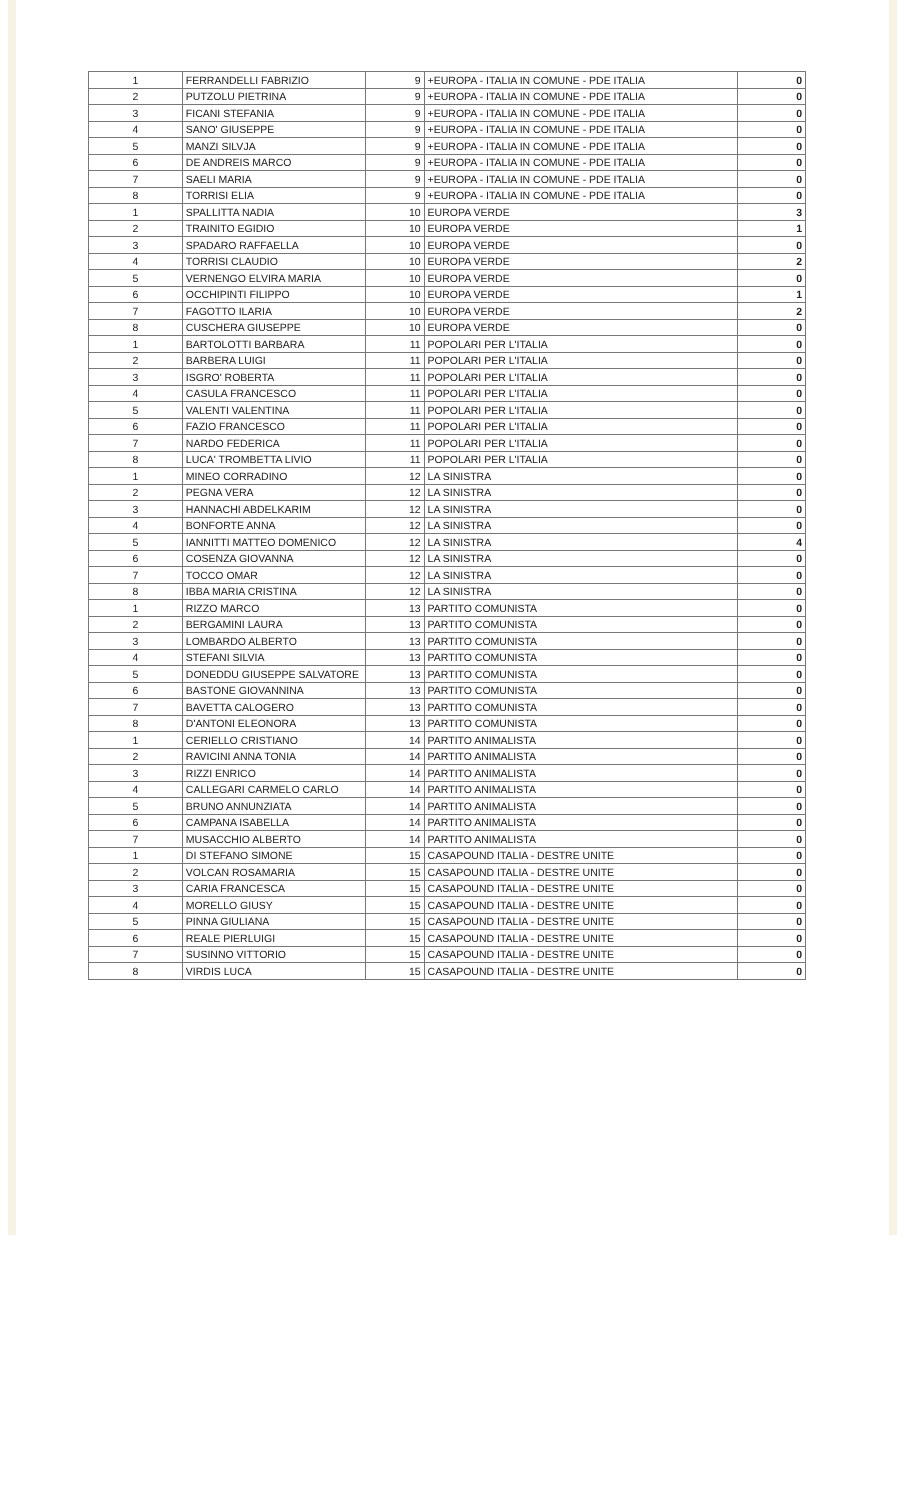| 1 | FERRANDELLI FABRIZIO | 9 | +EUROPA - ITALIA IN COMUNE - PDE ITALIA | 0 |
| 2 | PUTZOLU PIETRINA | 9 | +EUROPA - ITALIA IN COMUNE - PDE ITALIA | 0 |
| 3 | FICANI STEFANIA | 9 | +EUROPA - ITALIA IN COMUNE - PDE ITALIA | 0 |
| 4 | SANO' GIUSEPPE | 9 | +EUROPA - ITALIA IN COMUNE - PDE ITALIA | 0 |
| 5 | MANZI SILVJA | 9 | +EUROPA - ITALIA IN COMUNE - PDE ITALIA | 0 |
| 6 | DE ANDREIS MARCO | 9 | +EUROPA - ITALIA IN COMUNE - PDE ITALIA | 0 |
| 7 | SAELI MARIA | 9 | +EUROPA - ITALIA IN COMUNE - PDE ITALIA | 0 |
| 8 | TORRISI ELIA | 9 | +EUROPA - ITALIA IN COMUNE - PDE ITALIA | 0 |
| 1 | SPALLITTA NADIA | 10 | EUROPA VERDE | 3 |
| 2 | TRAINITO EGIDIO | 10 | EUROPA VERDE | 1 |
| 3 | SPADARO RAFFAELLA | 10 | EUROPA VERDE | 0 |
| 4 | TORRISI CLAUDIO | 10 | EUROPA VERDE | 2 |
| 5 | VERNENGO ELVIRA MARIA | 10 | EUROPA VERDE | 0 |
| 6 | OCCHIPINTI FILIPPO | 10 | EUROPA VERDE | 1 |
| 7 | FAGOTTO ILARIA | 10 | EUROPA VERDE | 2 |
| 8 | CUSCHERA GIUSEPPE | 10 | EUROPA VERDE | 0 |
| 1 | BARTOLOTTI BARBARA | 11 | POPOLARI PER L'ITALIA | 0 |
| 2 | BARBERA LUIGI | 11 | POPOLARI PER L'ITALIA | 0 |
| 3 | ISGRO' ROBERTA | 11 | POPOLARI PER L'ITALIA | 0 |
| 4 | CASULA FRANCESCO | 11 | POPOLARI PER L'ITALIA | 0 |
| 5 | VALENTI VALENTINA | 11 | POPOLARI PER L'ITALIA | 0 |
| 6 | FAZIO FRANCESCO | 11 | POPOLARI PER L'ITALIA | 0 |
| 7 | NARDO FEDERICA | 11 | POPOLARI PER L'ITALIA | 0 |
| 8 | LUCA' TROMBETTA LIVIO | 11 | POPOLARI PER L'ITALIA | 0 |
| 1 | MINEO CORRADINO | 12 | LA SINISTRA | 0 |
| 2 | PEGNA VERA | 12 | LA SINISTRA | 0 |
| 3 | HANNACHI ABDELKARIM | 12 | LA SINISTRA | 0 |
| 4 | BONFORTE ANNA | 12 | LA SINISTRA | 0 |
| 5 | IANNITTI MATTEO DOMENICO | 12 | LA SINISTRA | 4 |
| 6 | COSENZA GIOVANNA | 12 | LA SINISTRA | 0 |
| 7 | TOCCO OMAR | 12 | LA SINISTRA | 0 |
| 8 | IBBA MARIA CRISTINA | 12 | LA SINISTRA | 0 |
| 1 | RIZZO MARCO | 13 | PARTITO COMUNISTA | 0 |
| 2 | BERGAMINI LAURA | 13 | PARTITO COMUNISTA | 0 |
| 3 | LOMBARDO ALBERTO | 13 | PARTITO COMUNISTA | 0 |
| 4 | STEFANI SILVIA | 13 | PARTITO COMUNISTA | 0 |
| 5 | DONEDDU GIUSEPPE SALVATORE | 13 | PARTITO COMUNISTA | 0 |
| 6 | BASTONE GIOVANNINA | 13 | PARTITO COMUNISTA | 0 |
| 7 | BAVETTA CALOGERO | 13 | PARTITO COMUNISTA | 0 |
| 8 | D'ANTONI ELEONORA | 13 | PARTITO COMUNISTA | 0 |
| 1 | CERIELLO CRISTIANO | 14 | PARTITO ANIMALISTA | 0 |
| 2 | RAVICINI ANNA TONIA | 14 | PARTITO ANIMALISTA | 0 |
| 3 | RIZZI ENRICO | 14 | PARTITO ANIMALISTA | 0 |
| 4 | CALLEGARI CARMELO CARLO | 14 | PARTITO ANIMALISTA | 0 |
| 5 | BRUNO ANNUNZIATA | 14 | PARTITO ANIMALISTA | 0 |
| 6 | CAMPANA ISABELLA | 14 | PARTITO ANIMALISTA | 0 |
| 7 | MUSACCHIO ALBERTO | 14 | PARTITO ANIMALISTA | 0 |
| 1 | DI STEFANO SIMONE | 15 | CASAPOUND ITALIA - DESTRE UNITE | 0 |
| 2 | VOLCAN ROSAMARIA | 15 | CASAPOUND ITALIA - DESTRE UNITE | 0 |
| 3 | CARIA FRANCESCA | 15 | CASAPOUND ITALIA - DESTRE UNITE | 0 |
| 4 | MORELLO GIUSY | 15 | CASAPOUND ITALIA - DESTRE UNITE | 0 |
| 5 | PINNA GIULIANA | 15 | CASAPOUND ITALIA - DESTRE UNITE | 0 |
| 6 | REALE PIERLUIGI | 15 | CASAPOUND ITALIA - DESTRE UNITE | 0 |
| 7 | SUSINNO VITTORIO | 15 | CASAPOUND ITALIA - DESTRE UNITE | 0 |
| 8 | VIRDIS LUCA | 15 | CASAPOUND ITALIA - DESTRE UNITE | 0 |